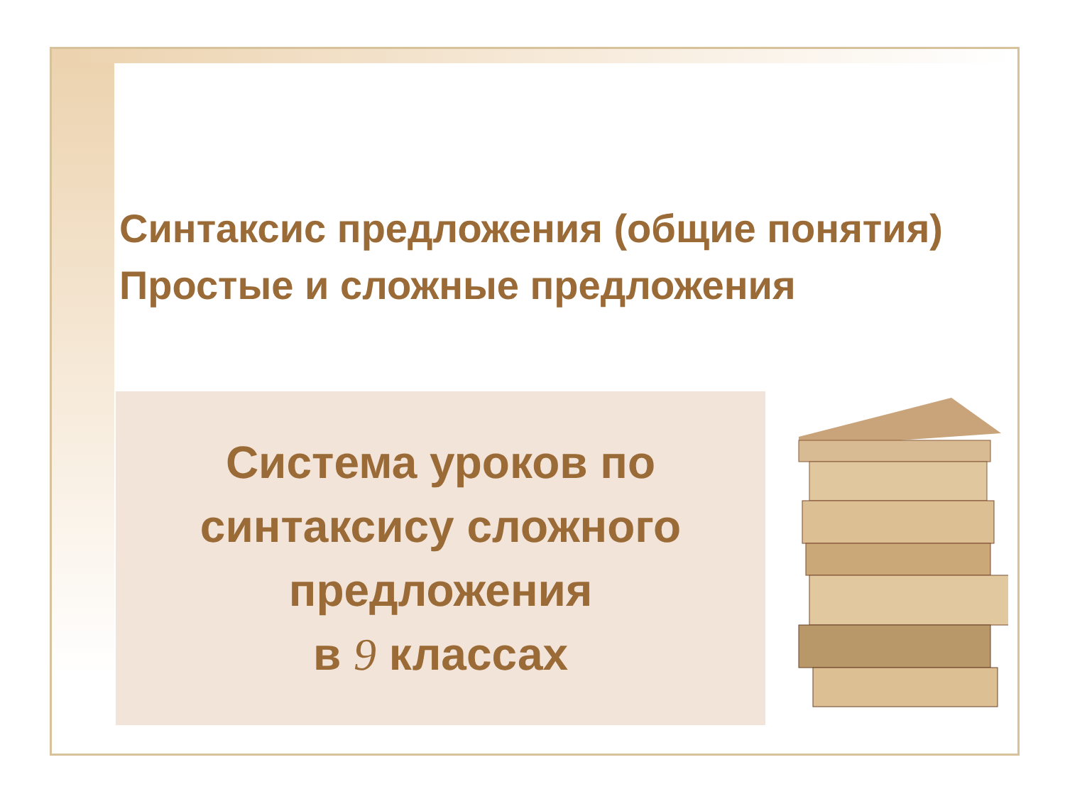Синтаксис предложения (общие понятия)
Простые и сложные предложения
Система уроков по синтаксису сложного предложения
в 9 классах